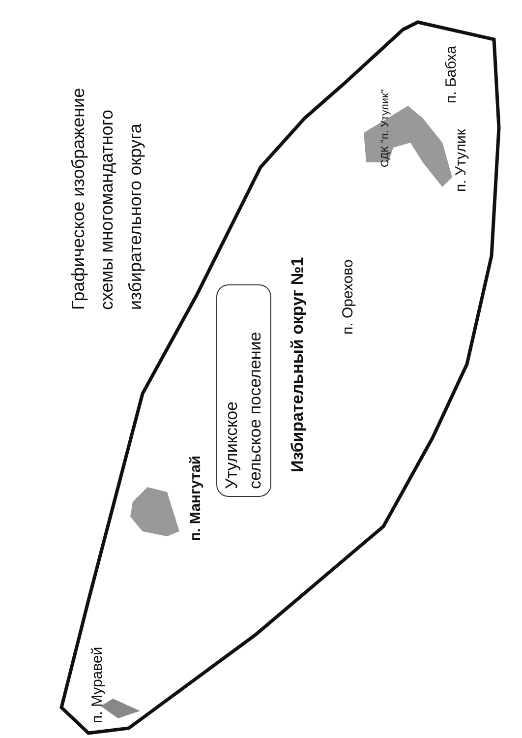Графическое изображение
схемы многомандатного
избирательного округа
Утуликское
сельское поселение
Избирательный округ №1
п. Мангутай
п. Муравей
п. Орехово
СДК "п. Утулик"
п. Утулик
п. Бабха